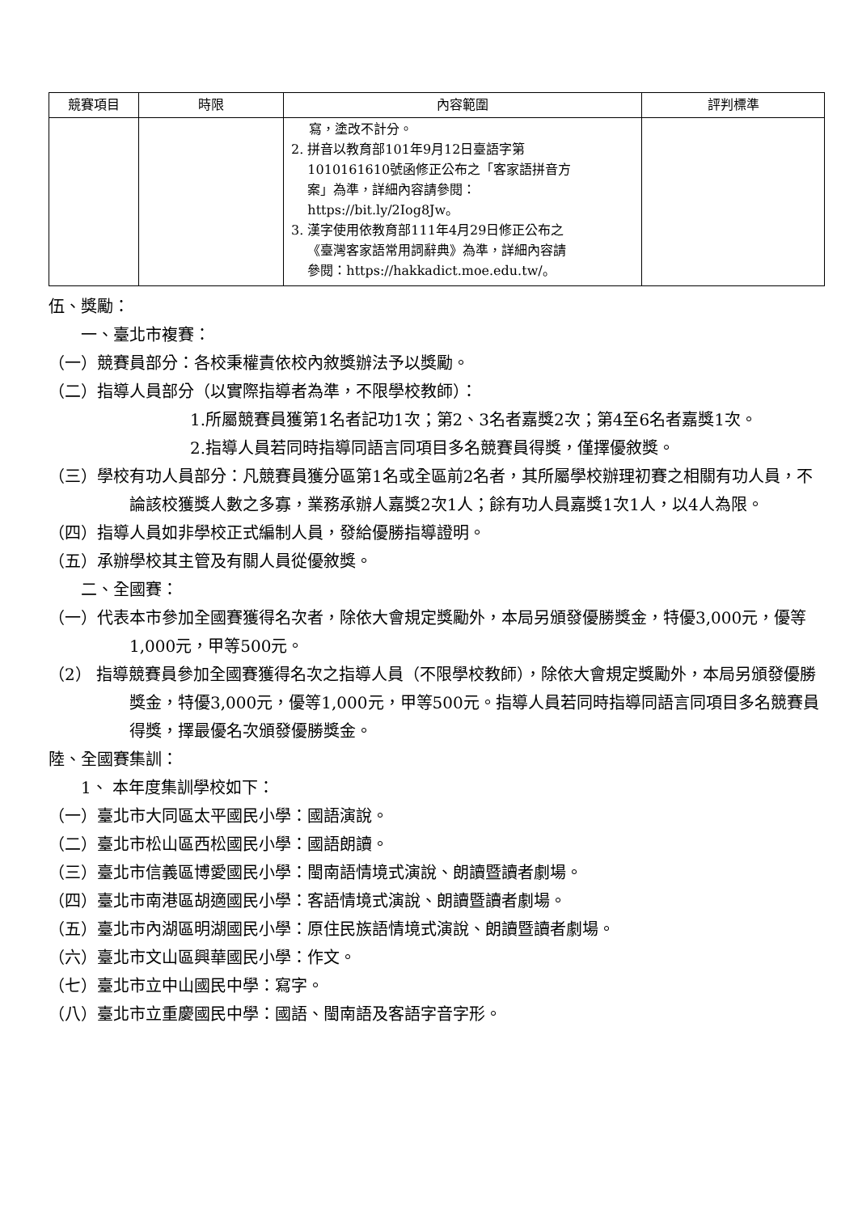| 競賽項目 | 時限 | 內容範圍 | 評判標準 |
| --- | --- | --- | --- |
| | | 寫，塗改不計分。 2. 拼音以教育部101年9月12日臺語字第 1010161610號函修正公布之「客家語拼音方 案」為準，詳細內容請參閱： https://bit.ly/2Iog8Jw。 3. 漢字使用依教育部111年4月29日修正公布之 《臺灣客家語常用詞辭典》為準，詳細內容請 參閱：https://hakkadict.moe.edu.tw/。 | |
伍、獎勵：
一、臺北市複賽：
（一）競賽員部分：各校秉權責依校內敘獎辦法予以獎勵。
（二）指導人員部分（以實際指導者為準，不限學校教師）：
1.所屬競賽員獲第1名者記功1次；第2、3名者嘉獎2次；第4至6名者嘉獎1次。
2.指導人員若同時指導同語言同項目多名競賽員得獎，僅擇優敘獎。
（三）學校有功人員部分：凡競賽員獲分區第1名或全區前2名者，其所屬學校辦理初賽之相關有功人員，不論該校獲獎人數之多寡，業務承辦人嘉獎2次1人；餘有功人員嘉獎1次1人，以4人為限。
（四）指導人員如非學校正式編制人員，發給優勝指導證明。
（五）承辦學校其主管及有關人員從優敘獎。
二、全國賽：
（一）代表本市參加全國賽獲得名次者，除依大會規定獎勵外，本局另頒發優勝獎金，特優3,000元，優等1,000元，甲等500元。
（2） 指導競賽員參加全國賽獲得名次之指導人員（不限學校教師），除依大會規定獎勵外，本局另頒發優勝獎金，特優3,000元，優等1,000元，甲等500元。指導人員若同時指導同語言同項目多名競賽員得獎，擇最優名次頒發優勝獎金。
陸、全國賽集訓：
1、 本年度集訓學校如下：
（一）臺北市大同區太平國民小學：國語演說。
（二）臺北市松山區西松國民小學：國語朗讀。
（三）臺北市信義區博愛國民小學：閩南語情境式演說、朗讀暨讀者劇場。
（四）臺北市南港區胡適國民小學：客語情境式演說、朗讀暨讀者劇場。
（五）臺北市內湖區明湖國民小學：原住民族語情境式演說、朗讀暨讀者劇場。
（六）臺北市文山區興華國民小學：作文。
（七）臺北市立中山國民中學：寫字。
（八）臺北市立重慶國民中學：國語、閩南語及客語字音字形。